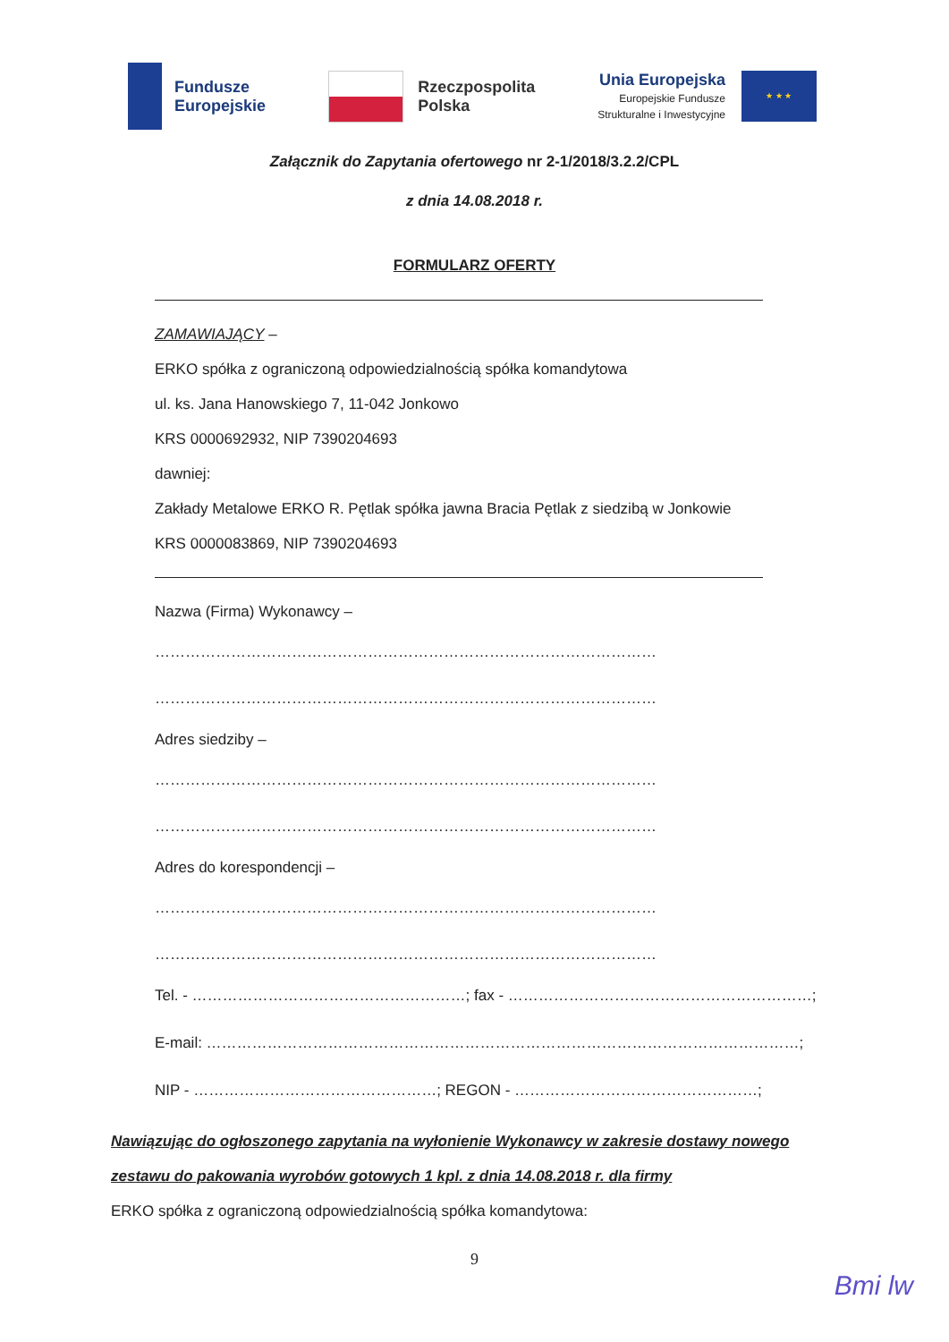Fundusze
Europejskie
Rzeczpospolita
Polska
Unia Europejska
Europejskie Fundusze
Strukturalne i Inwestycyjne
★ ★ ★
Załącznik do Zapytania ofertowego nr 2-1/2018/3.2.2/CPL
z dnia 14.08.2018 r.
FORMULARZ OFERTY
ZAMAWIAJĄCY –
ERKO spółka z ograniczoną odpowiedzialnością spółka komandytowa
ul. ks. Jana Hanowskiego 7, 11-042 Jonkowo
KRS 0000692932, NIP 7390204693
dawniej:
Zakłady Metalowe ERKO R. Pętlak spółka jawna Bracia Pętlak z siedzibą w Jonkowie
KRS 0000083869, NIP 7390204693
Nazwa (Firma) Wykonawcy –
………………………………………………………………………………………………
………………………………………………………………………………………………
Adres siedziby –
………………………………………………………………………………………………
………………………………………………………………………………………………
Adres do korespondencji –
………………………………………………………………………………………………
………………………………………………………………………………………………
Tel. - ………………………………………………; fax - ……………………………………………………;
E-mail: ………………………………………………………………………………………………………;
NIP - …………………………………………; REGON - …………………………………………;
Nawiązując do ogłoszonego zapytania na wyłonienie Wykonawcy w zakresie dostawy nowego zestawu do pakowania wyrobów gotowych 1 kpl. z dnia 14.08.2018 r. dla firmy
ERKO spółka z ograniczoną odpowiedzialnością spółka komandytowa:
9
Bmi lw